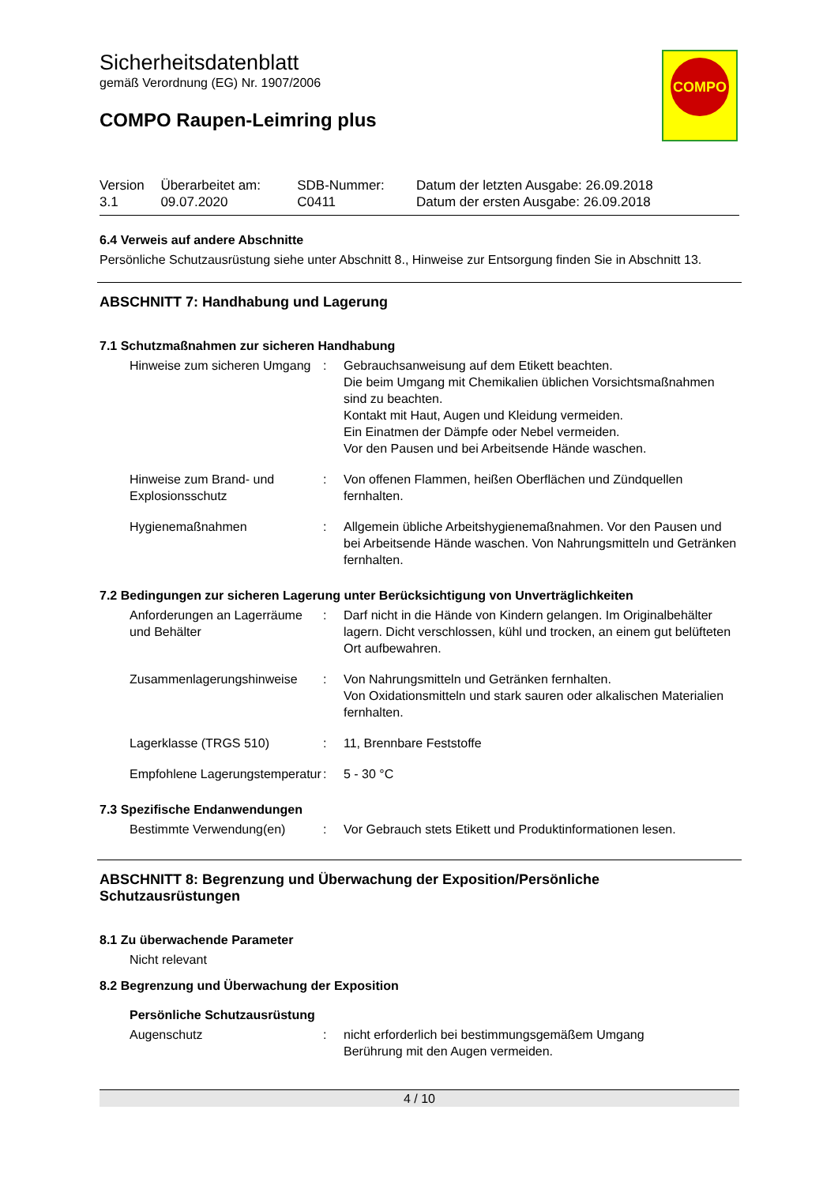COMPO
Sicherheitsdatenblatt
gemäß Verordnung (EG) Nr. 1907/2006
COMPO Raupen-Leimring plus
| Version 3.1 | Überarbeitet am: 09.07.2020 | SDB-Nummer: C0411 | Datum der letzten Ausgabe: 26.09.2018 Datum der ersten Ausgabe: 26.09.2018 |
6.4 Verweis auf andere Abschnitte
Persönliche Schutzausrüstung siehe unter Abschnitt 8., Hinweise zur Entsorgung finden Sie in Abschnitt 13.
ABSCHNITT 7: Handhabung und Lagerung
7.1 Schutzmaßnahmen zur sicheren Handhabung
| Hinweise zum sicheren Umgang | : | Gebrauchsanweisung auf dem Etikett beachten. Die beim Umgang mit Chemikalien üblichen Vorsichtsmaßnahmen sind zu beachten. Kontakt mit Haut, Augen und Kleidung vermeiden. Ein Einatmen der Dämpfe oder Nebel vermeiden. Vor den Pausen und bei Arbeitsende Hände waschen. |
| Hinweise zum Brand- und Explosionsschutz | : | Von offenen Flammen, heißen Oberflächen und Zündquellen fernhalten. |
| Hygienemaßnahmen | : | Allgemein übliche Arbeitshygienemaßnahmen. Vor den Pausen und bei Arbeitsende Hände waschen. Von Nahrungsmitteln und Getränken fernhalten. |
7.2 Bedingungen zur sicheren Lagerung unter Berücksichtigung von Unverträglichkeiten
| Anforderungen an Lagerräume und Behälter | : | Darf nicht in die Hände von Kindern gelangen. Im Originalbehälter lagern. Dicht verschlossen, kühl und trocken, an einem gut belüfteten Ort aufbewahren. |
| Zusammenlagerungshinweise | : | Von Nahrungsmitteln und Getränken fernhalten. Von Oxidationsmitteln und stark sauren oder alkalischen Materialien fernhalten. |
| Lagerklasse (TRGS 510) | : | 11, Brennbare Feststoffe |
| Empfohlene Lagerungstemperatur | : | 5 - 30 °C |
7.3 Spezifische Endanwendungen
| Bestimmte Verwendung(en) | : | Vor Gebrauch stets Etikett und Produktinformationen lesen. |
ABSCHNITT 8: Begrenzung und Überwachung der Exposition/Persönliche Schutzausrüstungen
8.1 Zu überwachende Parameter
Nicht relevant
8.2 Begrenzung und Überwachung der Exposition
Persönliche Schutzausrüstung
| Augenschutz | : | nicht erforderlich bei bestimmungsgemäßem Umgang Berührung mit den Augen vermeiden. |
4 / 10